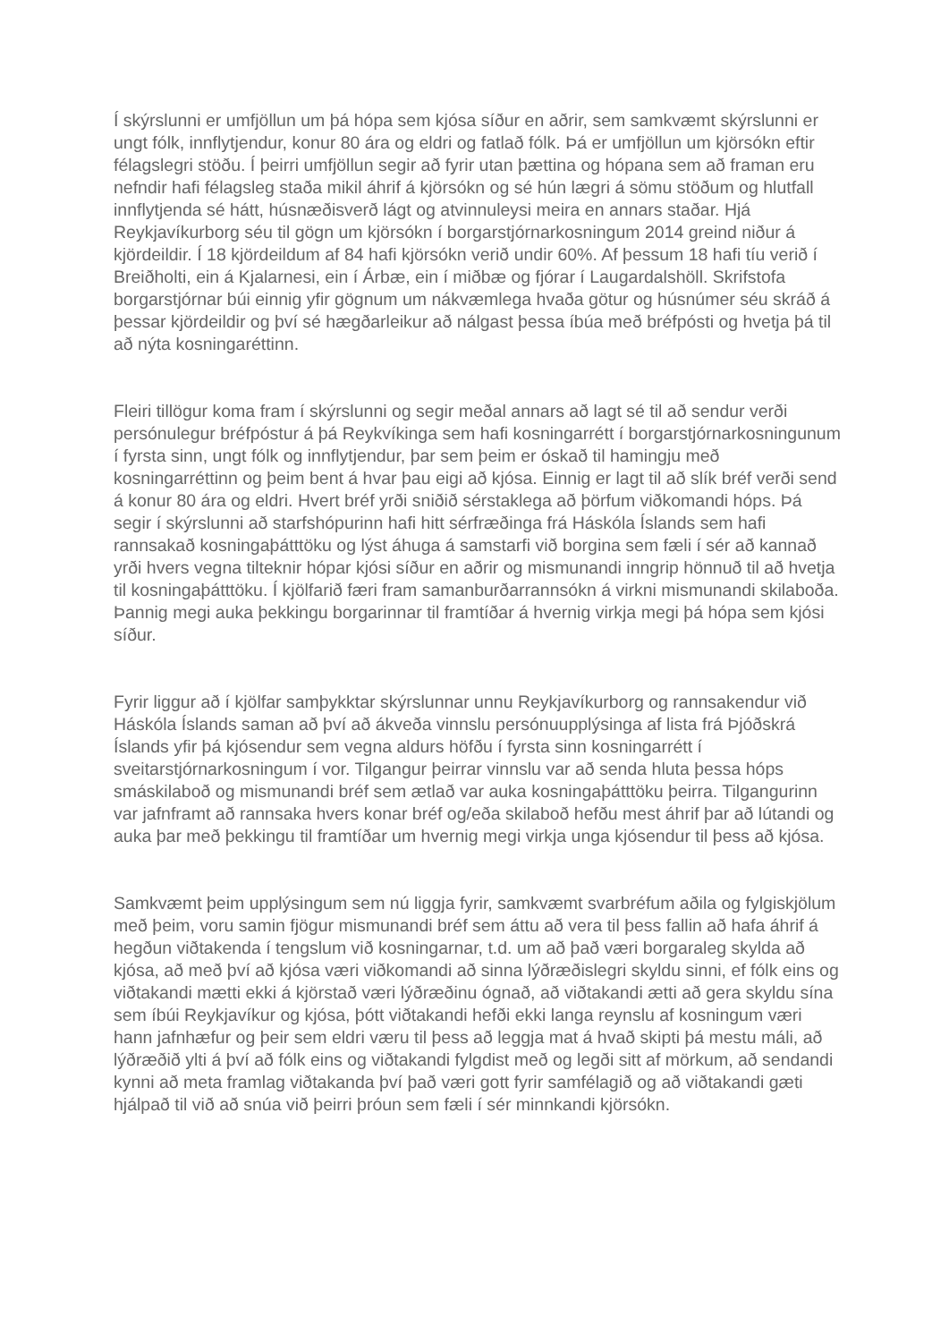Í skýrslunni er umfjöllun um þá hópa sem kjósa síður en aðrir, sem samkvæmt skýrslunni er ungt fólk, innflytjendur, konur 80 ára og eldri og fatlað fólk. Þá er umfjöllun um kjörsókn eftir félagslegri stöðu. Í þeirri umfjöllun segir að fyrir utan þættina og hópana sem að framan eru nefndir hafi félagsleg staða mikil áhrif á kjörsókn og sé hún lægri á sömu stöðum og hlutfall innflytjenda sé hátt, húsnæðisverð lágt og atvinnuleysi meira en annars staðar. Hjá Reykjavíkurborg séu til gögn um kjörsókn í borgarstjórnarkosningum 2014 greind niður á kjördeildir. Í 18 kjördeildum af 84 hafi kjörsókn verið undir 60%. Af þessum 18 hafi tíu verið í Breiðholti, ein á Kjalarnesi, ein í Árbæ, ein í miðbæ og fjórar í Laugardalshöll. Skrifstofa borgarstjórnar búi einnig yfir gögnum um nákvæmlega hvaða götur og húsnúmer séu skráð á þessar kjördeildir og því sé hægðarleikur að nálgast þessa íbúa með bréfpósti og hvetja þá til að nýta kosningaréttinn.
Fleiri tillögur koma fram í skýrslunni og segir meðal annars að lagt sé til að sendur verði persónulegur bréfpóstur á þá Reykvíkinga sem hafi kosningarrétt í borgarstjórnarkosningunum í fyrsta sinn, ungt fólk og innflytjendur, þar sem þeim er óskað til hamingju með kosningarréttinn og þeim bent á hvar þau eigi að kjósa. Einnig er lagt til að slík bréf verði send á konur 80 ára og eldri. Hvert bréf yrði sniðið sérstaklega að þörfum viðkomandi hóps. Þá segir í skýrslunni að starfshópurinn hafi hitt sérfræðinga frá Háskóla Íslands sem hafi rannsakað kosningaþátttöku og lýst áhuga á samstarfi við borgina sem fæli í sér að kannað yrði hvers vegna tilteknir hópar kjósi síður en aðrir og mismunandi inngrip hönnuð til að hvetja til kosningaþátttöku. Í kjölfarið færi fram samanburðarrannsókn á virkni mismunandi skilaboða. Þannig megi auka þekkingu borgarinnar til framtíðar á hvernig virkja megi þá hópa sem kjósi síður.
Fyrir liggur að í kjölfar samþykktar skýrslunnar unnu Reykjavíkurborg og rannsakendur við Háskóla Íslands saman að því að ákveða vinnslu persónuupplýsinga af lista frá Þjóðskrá Íslands yfir þá kjósendur sem vegna aldurs höfðu í fyrsta sinn kosningarrétt í sveitarstjórnarkosningum í vor. Tilgangur þeirrar vinnslu var að senda hluta þessa hóps smáskilaboð og mismunandi bréf sem ætlað var auka kosningaþátttöku þeirra. Tilgangurinn var jafnframt að rannsaka hvers konar bréf og/eða skilaboð hefðu mest áhrif þar að lútandi og auka þar með þekkingu til framtíðar um hvernig megi virkja unga kjósendur til þess að kjósa.
Samkvæmt þeim upplýsingum sem nú liggja fyrir, samkvæmt svarbréfum aðila og fylgiskjölum með þeim, voru samin fjögur mismunandi bréf sem áttu að vera til þess fallin að hafa áhrif á hegðun viðtakenda í tengslum við kosningarnar, t.d. um að það væri borgaraleg skylda að kjósa, að með því að kjósa væri viðkomandi að sinna lýðræðislegri skyldu sinni, ef fólk eins og viðtakandi mætti ekki á kjörstað væri lýðræðinu ógnað, að viðtakandi ætti að gera skyldu sína sem íbúi Reykjavíkur og kjósa, þótt viðtakandi hefði ekki langa reynslu af kosningum væri hann jafnhæfur og þeir sem eldri væru til þess að leggja mat á hvað skipti þá mestu máli, að lýðræðið ylti á því að fólk eins og viðtakandi fylgdist með og legði sitt af mörkum, að sendandi kynni að meta framlag viðtakanda því það væri gott fyrir samfélagið og að viðtakandi gæti hjálpað til við að snúa við þeirri þróun sem fæli í sér minnkandi kjörsókn.